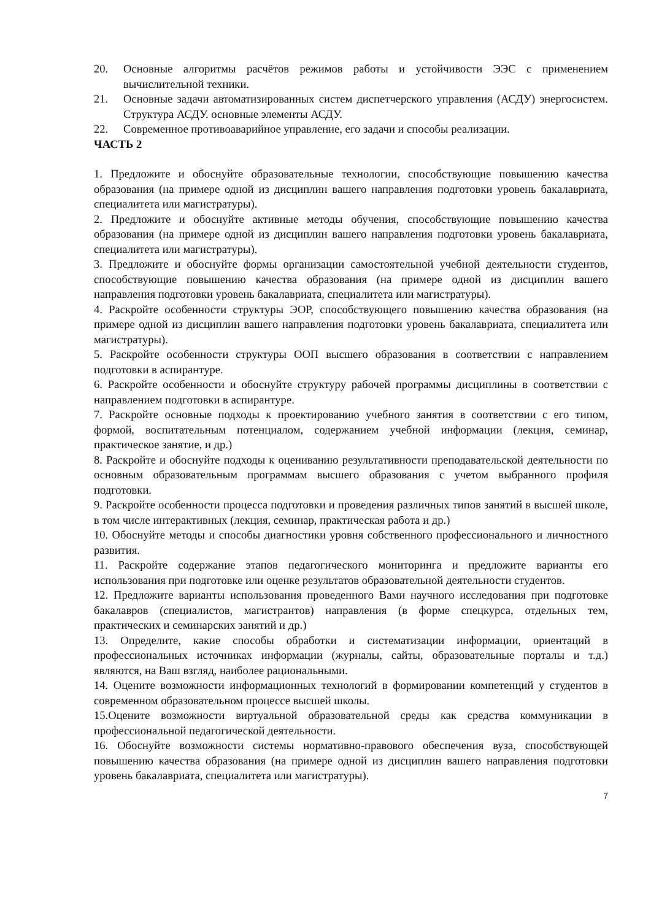20. Основные алгоритмы расчётов режимов работы и устойчивости ЭЭС с применением вычислительной техники.
21. Основные задачи автоматизированных систем диспетчерского управления (АСДУ) энергосистем. Структура АСДУ. основные элементы АСДУ.
22. Современное противоаварийное управление, его задачи и способы реализации.
ЧАСТЬ 2
1. Предложите и обоснуйте образовательные технологии, способствующие повышению качества образования (на примере одной из дисциплин вашего направления подготовки уровень бакалавриата, специалитета или магистратуры).
2. Предложите и обоснуйте активные методы обучения, способствующие повышению качества образования (на примере одной из дисциплин вашего направления подготовки уровень бакалавриата, специалитета или магистратуры).
3. Предложите и обоснуйте формы организации самостоятельной учебной деятельности студентов, способствующие повышению качества образования (на примере одной из дисциплин вашего направления подготовки уровень бакалавриата, специалитета или магистратуры).
4. Раскройте особенности структуры ЭОР, способствующего повышению качества образования (на примере одной из дисциплин вашего направления подготовки уровень бакалавриата, специалитета или магистратуры).
5. Раскройте особенности структуры ООП высшего образования в соответствии с направлением подготовки в аспирантуре.
6. Раскройте особенности и обоснуйте структуру рабочей программы дисциплины в соответствии с направлением подготовки в аспирантуре.
7. Раскройте основные подходы к проектированию учебного занятия в соответствии с его типом, формой, воспитательным потенциалом, содержанием учебной информации (лекция, семинар, практическое занятие, и др.)
8. Раскройте и обоснуйте подходы к оцениванию результативности преподавательской деятельности по основным образовательным программам высшего образования с учетом выбранного профиля подготовки.
9. Раскройте особенности процесса подготовки и проведения различных типов занятий в высшей школе, в том числе интерактивных (лекция, семинар, практическая работа и др.)
10. Обоснуйте методы и способы диагностики уровня собственного профессионального и личностного развития.
11. Раскройте содержание этапов педагогического мониторинга и предложите варианты его использования при подготовке или оценке результатов образовательной деятельности студентов.
12. Предложите варианты использования проведенного Вами научного исследования при подготовке бакалавров (специалистов, магистрантов) направления (в форме спецкурса, отдельных тем, практических и семинарских занятий и др.)
13. Определите, какие способы обработки и систематизации информации, ориентаций в профессиональных источниках информации (журналы, сайты, образовательные порталы и т.д.) являются, на Ваш взгляд, наиболее рациональными.
14. Оцените возможности информационных технологий в формировании компетенций у студентов в современном образовательном процессе высшей школы.
15.Оцените возможности виртуальной образовательной среды как средства коммуникации в профессиональной педагогической деятельности.
16. Обоснуйте возможности системы нормативно-правового обеспечения вуза, способствующей повышению качества образования (на примере одной из дисциплин вашего направления подготовки уровень бакалавриата, специалитета или магистратуры).
7